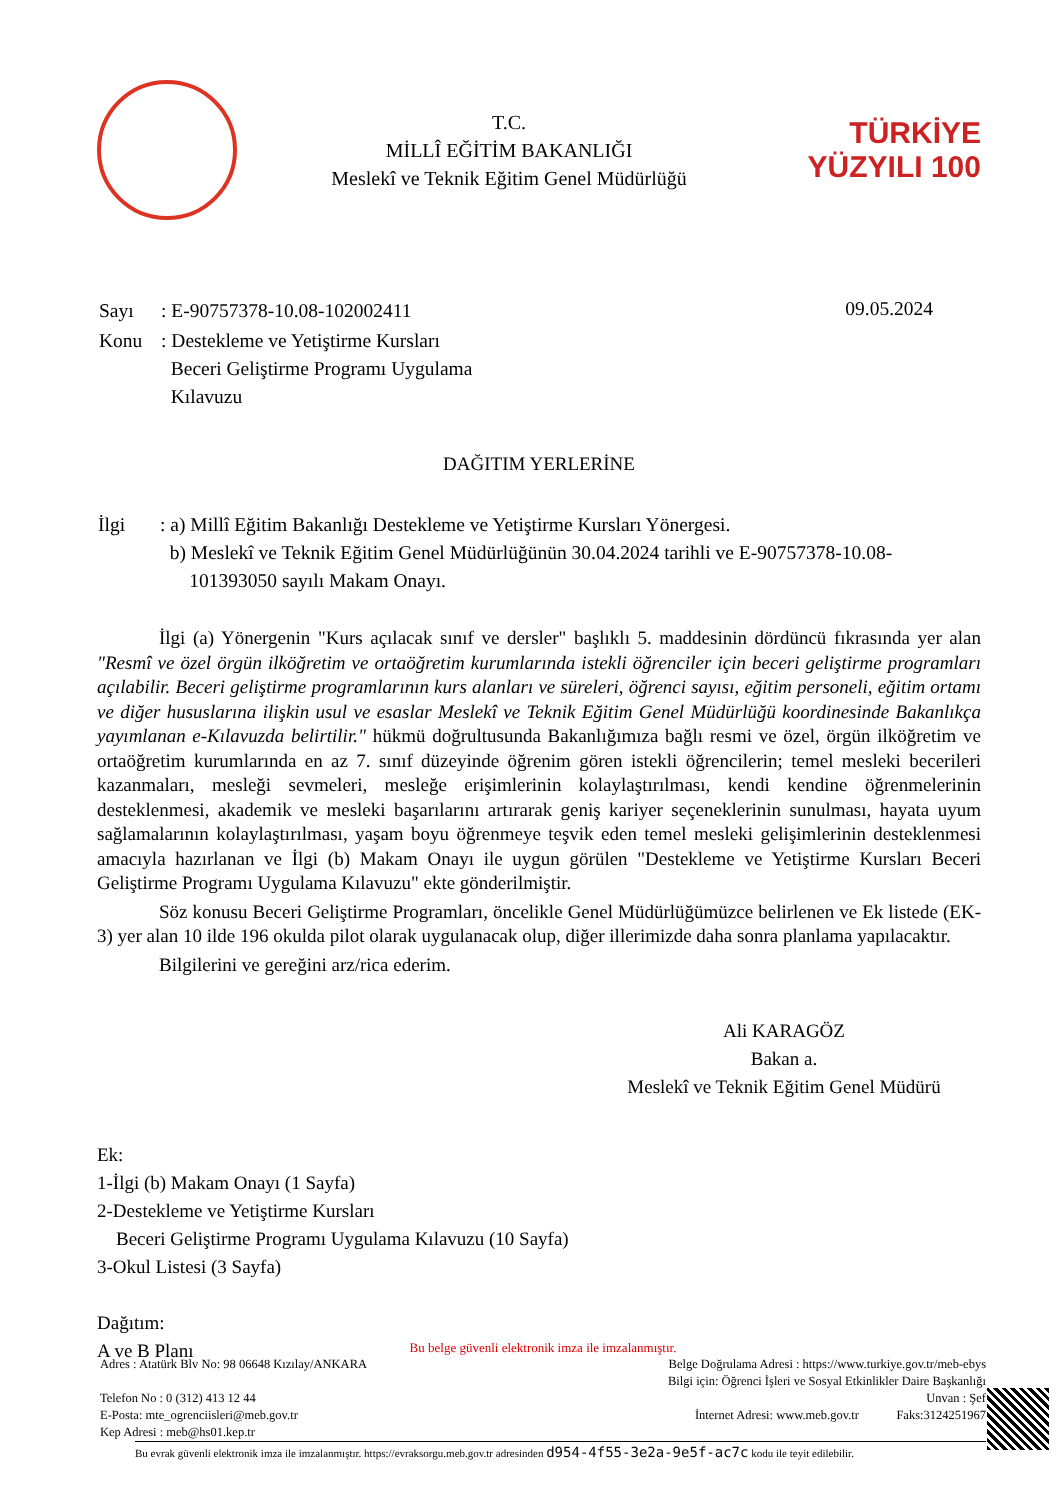T.C.
MİLLÎ EĞİTİM BAKANLIĞI
Meslekî ve Teknik Eğitim Genel Müdürlüğü
TÜRKİYE YÜZYILI 100
| Sayı | : E-90757378-10.08-102002411 |
| Konu | : Destekleme ve Yetiştirme Kursları Beceri Geliştirme Programı Uygulama Kılavuzu |
09.05.2024
DAĞITIM YERLERİNE
| İlgi | : a) Millî Eğitim Bakanlığı Destekleme ve Yetiştirme Kursları Yönergesi. b) Meslekî ve Teknik Eğitim Genel Müdürlüğünün 30.04.2024 tarihli ve E-90757378-10.08- 101393050 sayılı Makam Onayı. |
İlgi (a) Yönergenin "Kurs açılacak sınıf ve dersler" başlıklı 5. maddesinin dördüncü fıkrasında yer alan "Resmî ve özel örgün ilköğretim ve ortaöğretim kurumlarında istekli öğrenciler için beceri geliştirme programları açılabilir. Beceri geliştirme programlarının kurs alanları ve süreleri, öğrenci sayısı, eğitim personeli, eğitim ortamı ve diğer hususlarına ilişkin usul ve esaslar Meslekî ve Teknik Eğitim Genel Müdürlüğü koordinesinde Bakanlıkça yayımlanan e-Kılavuzda belirtilir." hükmü doğrultusunda Bakanlığımıza bağlı resmi ve özel, örgün ilköğretim ve ortaöğretim kurumlarında en az 7. sınıf düzeyinde öğrenim gören istekli öğrencilerin; temel mesleki becerileri kazanmaları, mesleği sevmeleri, mesleğe erişimlerinin kolaylaştırılması, kendi kendine öğrenmelerinin desteklenmesi, akademik ve mesleki başarılarını artırarak geniş kariyer seçeneklerinin sunulması, hayata uyum sağlamalarının kolaylaştırılması, yaşam boyu öğrenmeye teşvik eden temel mesleki gelişimlerinin desteklenmesi amacıyla hazırlanan ve İlgi (b) Makam Onayı ile uygun görülen "Destekleme ve Yetiştirme Kursları Beceri Geliştirme Programı Uygulama Kılavuzu" ekte gönderilmiştir.
Söz konusu Beceri Geliştirme Programları, öncelikle Genel Müdürlüğümüzce belirlenen ve Ek listede (EK-3) yer alan 10 ilde 196 okulda pilot olarak uygulanacak olup, diğer illerimizde daha sonra planlama yapılacaktır.
Bilgilerini ve gereğini arz/rica ederim.
Ali KARAGÖZ
Bakan a.
Meslekî ve Teknik Eğitim Genel Müdürü
Ek:
1-İlgi (b) Makam Onayı (1 Sayfa)
2-Destekleme ve Yetiştirme Kursları
Beceri Geliştirme Programı Uygulama Kılavuzu (10 Sayfa)
3-Okul Listesi (3 Sayfa)
Dağıtım:
A ve B Planı
Bu belge güvenli elektronik imza ile imzalanmıştır.
Adres : Atatürk Blv No: 98 06648 Kızılay/ANKARA Belge Doğrulama Adresi : https://www.turkiye.gov.tr/meb-ebys
Bilgi için: Öğrenci İşleri ve Sosyal Etkinlikler Daire Başkanlığı
Telefon No : 0 (312) 413 12 44 Unvan : Şef
E-Posta: mte_ogrenciisleri@meb.gov.tr İnternet Adresi: www.meb.gov.tr Faks:3124251967
Kep Adresi : meb@hs01.kep.tr
Bu evrak güvenli elektronik imza ile imzalanmıştır. https://evraksorgu.meb.gov.tr adresinden d954-4f55-3e2a-9e5f-ac7c kodu ile teyit edilebilir.